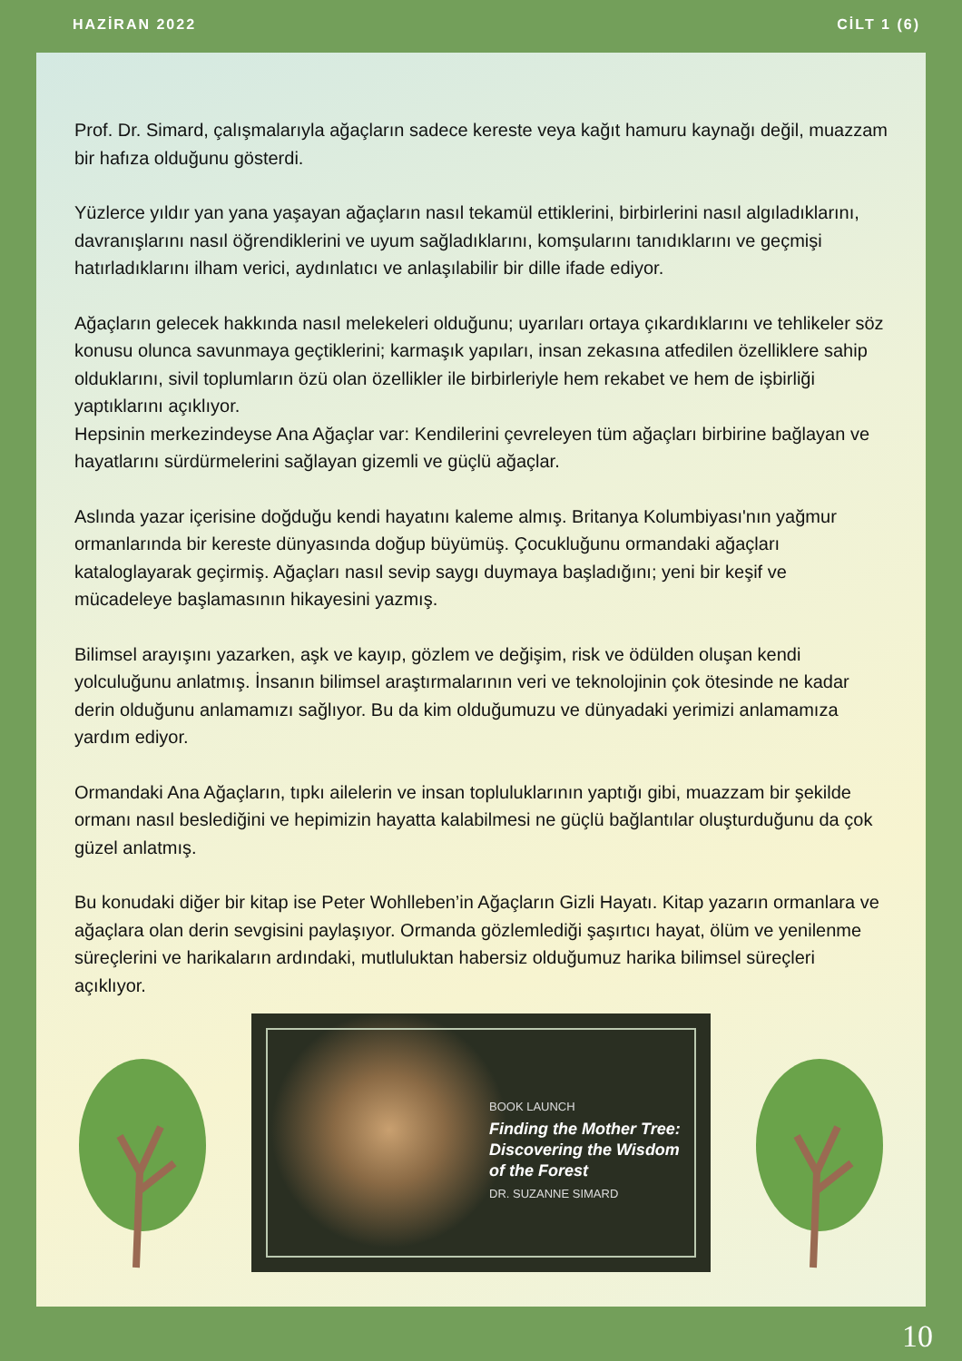HAZİRAN 2022 CİLT 1 (6)
Prof. Dr. Simard, çalışmalarıyla ağaçların sadece kereste veya kağıt hamuru kaynağı değil, muazzam bir hafıza olduğunu gösterdi.
Yüzlerce yıldır yan yana yaşayan ağaçların nasıl tekamül ettiklerini, birbirlerini nasıl algıladıklarını, davranışlarını nasıl öğrendiklerini ve uyum sağladıklarını, komşularını tanıdıklarını ve geçmişi hatırladıklarını ilham verici, aydınlatıcı ve anlaşılabilir bir dille ifade ediyor.
Ağaçların gelecek hakkında nasıl melekeleri olduğunu; uyarıları ortaya çıkardıklarını ve tehlikeler söz konusu olunca savunmaya geçtiklerini; karmaşık yapıları, insan zekasına atfedilen özelliklere sahip olduklarını, sivil toplumların özü olan özellikler ile birbirleriyle hem rekabet ve hem de işbirliği yaptıklarını açıklıyor.
Hepsinin merkezindeyse Ana Ağaçlar var: Kendilerini çevreleyen tüm ağaçları birbirine bağlayan ve hayatlarını sürdürmelerini sağlayan gizemli ve güçlü ağaçlar.
Aslında yazar içerisine doğduğu kendi hayatını kaleme almış. Britanya Kolumbiyası'nın yağmur ormanlarında bir kereste dünyasında doğup büyümüş. Çocukluğunu ormandaki ağaçları kataloglayarak geçirmiş. Ağaçları nasıl sevip saygı duymaya başladığını; yeni bir keşif ve mücadeleye başlamasının hikayesini yazmış.
Bilimsel arayışını yazarken, aşk ve kayıp, gözlem ve değişim, risk ve ödülden oluşan kendi yolculuğunu anlatmış. İnsanın bilimsel araştırmalarının veri ve teknolojinin çok ötesinde ne kadar derin olduğunu anlamamızı sağlıyor. Bu da kim olduğumuzu ve dünyadaki yerimizi anlamamıza yardım ediyor.
Ormandaki Ana Ağaçların, tıpkı ailelerin ve insan topluluklarının yaptığı gibi, muazzam bir şekilde ormanı nasıl beslediğini ve hepimizin hayatta kalabilmesi ne güçlü bağlantılar oluşturduğunu da çok güzel anlatmış.
Bu konudaki diğer bir kitap ise Peter Wohlleben’in Ağaçların Gizli Hayatı. Kitap yazarın ormanlara ve ağaçlara olan derin sevgisini paylaşıyor. Ormanda gözlemlediği şaşırtıcı hayat, ölüm ve yenilenme süreçlerini ve harikaların ardındaki, mutluluktan habersiz olduğumuz harika bilimsel süreçleri açıklıyor.
BOOK LAUNCH
Finding the Mother Tree:
Discovering the Wisdom
of the Forest
DR. SUZANNE SIMARD
10